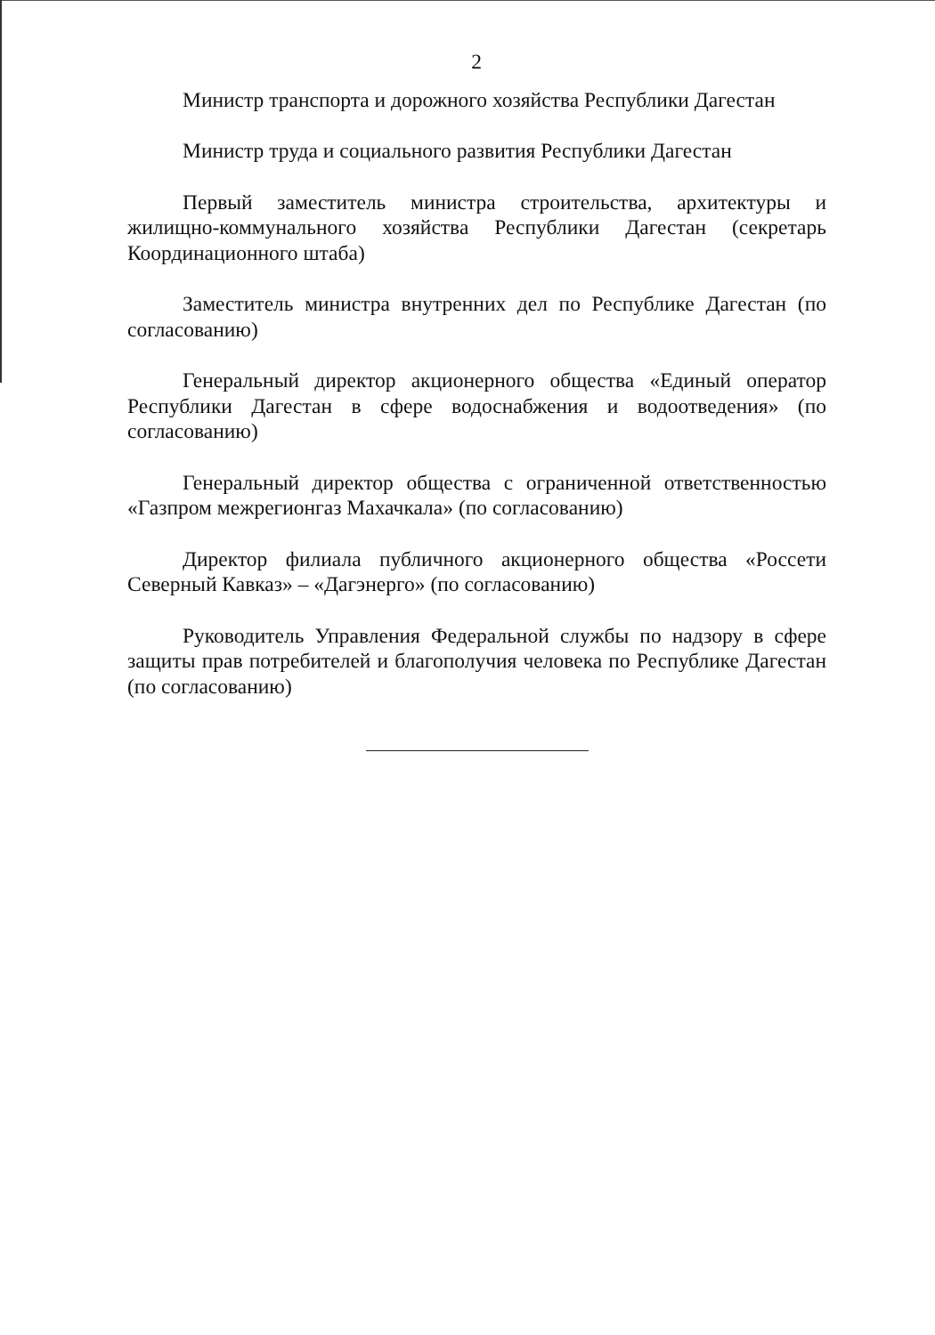2
Министр транспорта и дорожного хозяйства Республики Дагестан
Министр труда и социального развития Республики Дагестан
Первый заместитель министра строительства, архитектуры и жилищно-коммунального хозяйства Республики Дагестан (секретарь Координационного штаба)
Заместитель министра внутренних дел по Республике Дагестан (по согласованию)
Генеральный директор акционерного общества «Единый оператор Республики Дагестан в сфере водоснабжения и водоотведения» (по согласованию)
Генеральный директор общества с ограниченной ответственностью «Газпром межрегионгаз Махачкала» (по согласованию)
Директор филиала публичного акционерного общества «Россети Северный Кавказ» – «Дагэнерго» (по согласованию)
Руководитель Управления Федеральной службы по надзору в сфере защиты прав потребителей и благополучия человека по Республике Дагестан (по согласованию)